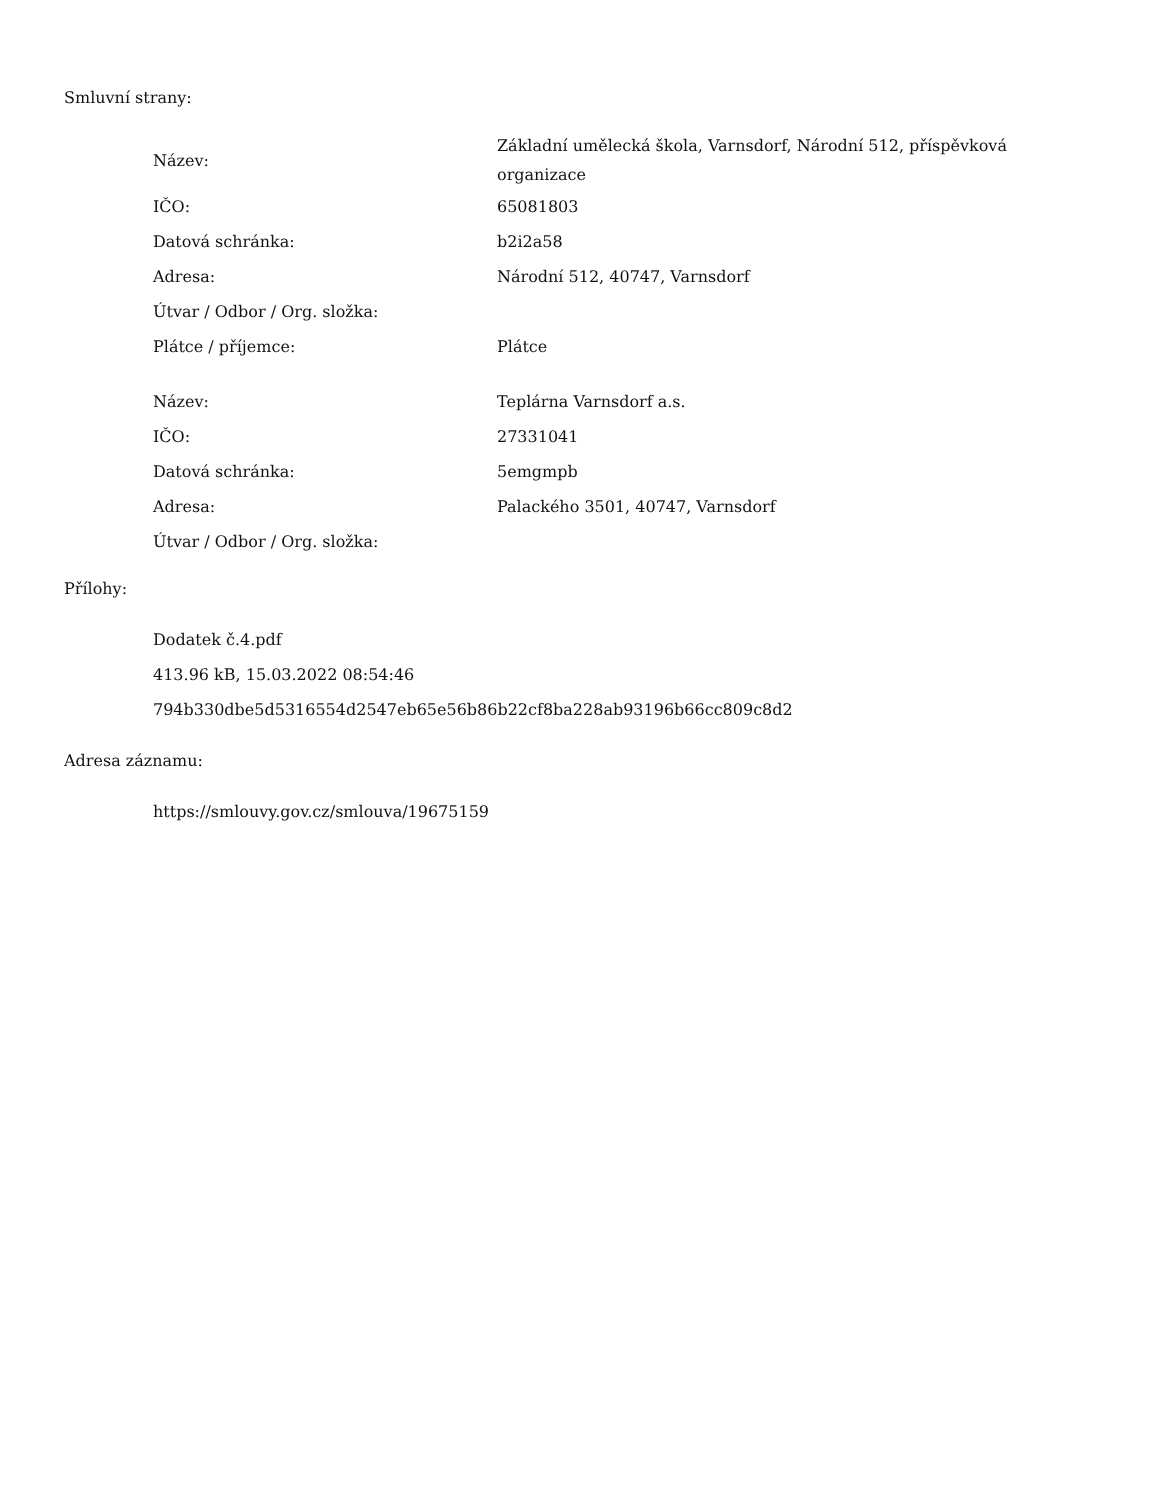Smluvní strany:
| Název: | Základní umělecká škola, Varnsdorf, Národní 512, příspěvková organizace |
| IČO: | 65081803 |
| Datová schránka: | b2i2a58 |
| Adresa: | Národní 512, 40747, Varnsdorf |
| Útvar / Odbor / Org. složka: | |
| Plátce / příjemce: | Plátce |
| Název: | Teplárna Varnsdorf a.s. |
| IČO: | 27331041 |
| Datová schránka: | 5emgmpb |
| Adresa: | Palackého 3501, 40747, Varnsdorf |
| Útvar / Odbor / Org. složka: | |
Přílohy:
Dodatek č.4.pdf
413.96 kB, 15.03.2022 08:54:46
794b330dbe5d5316554d2547eb65e56b86b22cf8ba228ab93196b66cc809c8d2
Adresa záznamu:
https://smlouvy.gov.cz/smlouva/19675159